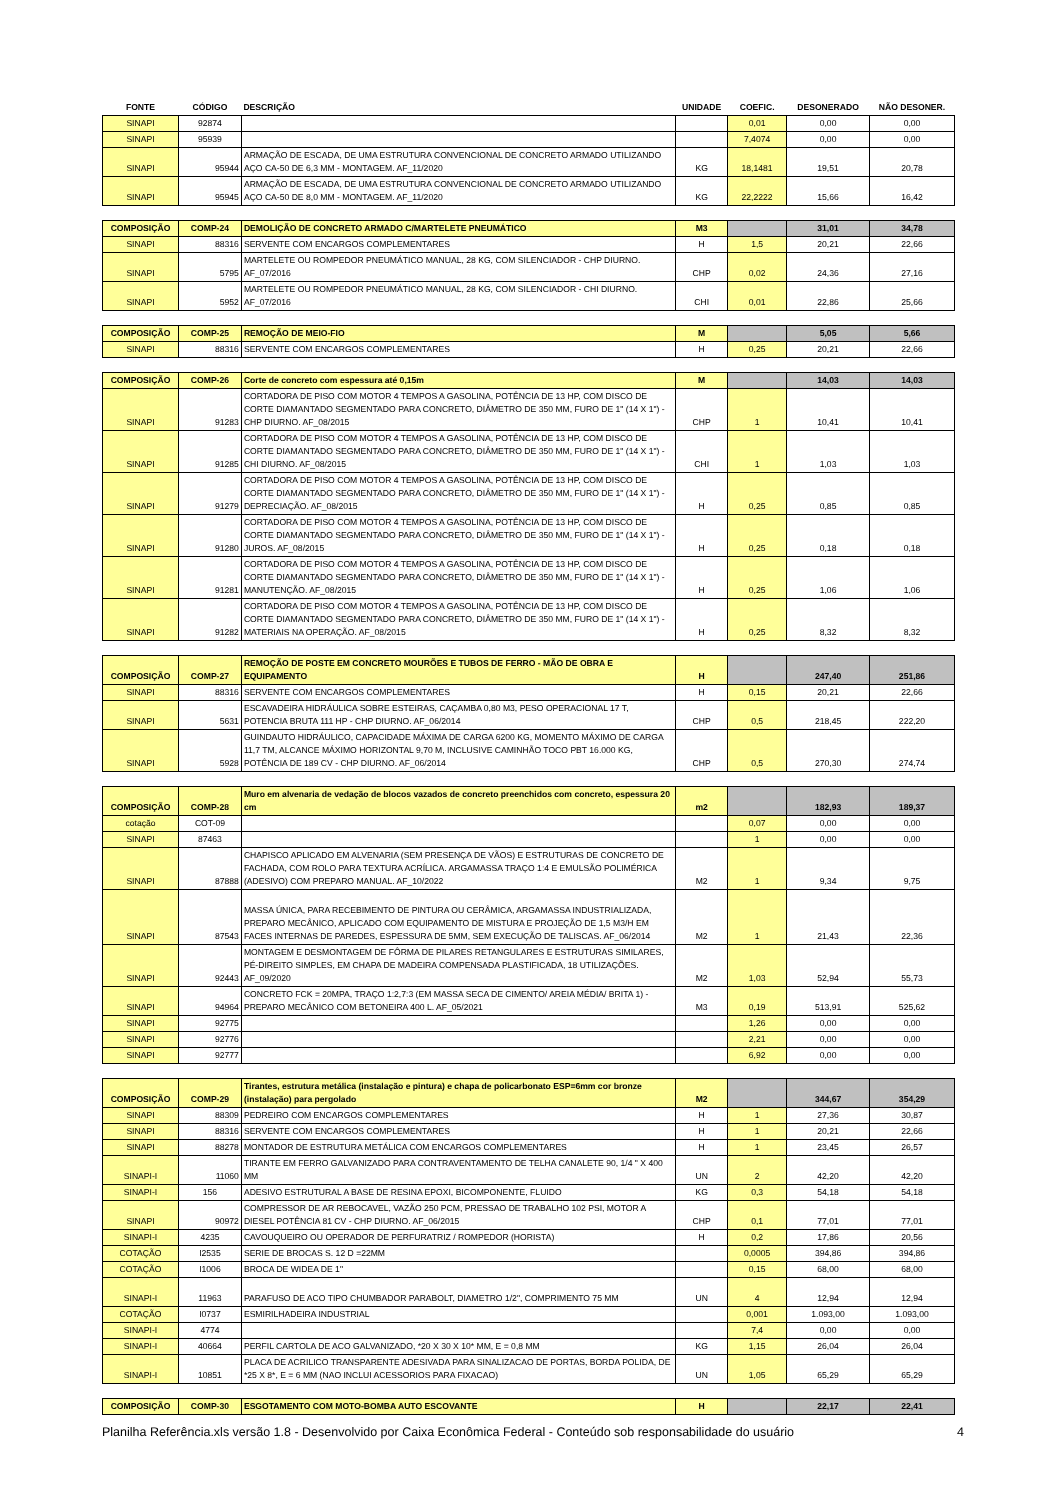| FONTE | CÓDIGO | DESCRIÇÃO | UNIDADE | COEFIC. | DESONERADO | NÃO DESONER. |
| --- | --- | --- | --- | --- | --- | --- |
| SINAPI | 92874 | | | 0,01 | 0,00 | 0,00 |
| SINAPI | 95939 | | | 7,4074 | 0,00 | 0,00 |
| SINAPI | 95944 | ARMAÇÃO DE ESCADA, DE UMA ESTRUTURA CONVENCIONAL DE CONCRETO ARMADO UTILIZANDO AÇO CA-50 DE 6,3 MM - MONTAGEM. AF_11/2020 | KG | 18,1481 | 19,51 | 20,78 |
| SINAPI | 95945 | ARMAÇÃO DE ESCADA, DE UMA ESTRUTURA CONVENCIONAL DE CONCRETO ARMADO UTILIZANDO AÇO CA-50 DE 8,0 MM - MONTAGEM. AF_11/2020 | KG | 22,2222 | 15,66 | 16,42 |
| COMPOSIÇÃO | COMP-24 | DEMOLIÇÃO DE CONCRETO ARMADO C/MARTELETE PNEUMÁTICO | M3 | | 31,01 | 34,78 |
| SINAPI | 88316 | SERVENTE COM ENCARGOS COMPLEMENTARES | H | 1,5 | 20,21 | 22,66 |
| SINAPI | 5795 | MARTELETE OU ROMPEDOR PNEUMÁTICO MANUAL, 28 KG, COM SILENCIADOR - CHP DIURNO. AF_07/2016 | CHP | 0,02 | 24,36 | 27,16 |
| SINAPI | 5952 | MARTELETE OU ROMPEDOR PNEUMÁTICO MANUAL, 28 KG, COM SILENCIADOR - CHI DIURNO. AF_07/2016 | CHI | 0,01 | 22,86 | 25,66 |
| COMPOSIÇÃO | COMP-25 | REMOÇÃO DE MEIO-FIO | M | | 5,05 | 5,66 |
| SINAPI | 88316 | SERVENTE COM ENCARGOS COMPLEMENTARES | H | 0,25 | 20,21 | 22,66 |
| COMPOSIÇÃO | COMP-26 | Corte de concreto com espessura até 0,15m | M | | 14,03 | 14,03 |
| SINAPI | 91283 | CORTADORA DE PISO COM MOTOR 4 TEMPOS A GASOLINA, POTÊNCIA DE 13 HP, COM DISCO DE CORTE DIAMANTADO SEGMENTADO PARA CONCRETO, DIÂMETRO DE 350 MM, FURO DE 1" (14 X 1") - CHP DIURNO. AF_08/2015 | CHP | 1 | 10,41 | 10,41 |
| SINAPI | 91285 | CORTADORA DE PISO COM MOTOR 4 TEMPOS A GASOLINA, POTÊNCIA DE 13 HP, COM DISCO DE CORTE DIAMANTADO SEGMENTADO PARA CONCRETO, DIÂMETRO DE 350 MM, FURO DE 1" (14 X 1") - CHI DIURNO. AF_08/2015 | CHI | 1 | 1,03 | 1,03 |
| SINAPI | 91279 | CORTADORA DE PISO COM MOTOR 4 TEMPOS A GASOLINA, POTÊNCIA DE 13 HP, COM DISCO DE CORTE DIAMANTADO SEGMENTADO PARA CONCRETO, DIÂMETRO DE 350 MM, FURO DE 1" (14 X 1") - DEPRECIAÇÃO. AF_08/2015 | H | 0,25 | 0,85 | 0,85 |
| SINAPI | 91280 | CORTADORA DE PISO COM MOTOR 4 TEMPOS A GASOLINA, POTÊNCIA DE 13 HP, COM DISCO DE CORTE DIAMANTADO SEGMENTADO PARA CONCRETO, DIÂMETRO DE 350 MM, FURO DE 1" (14 X 1") - JUROS. AF_08/2015 | H | 0,25 | 0,18 | 0,18 |
| SINAPI | 91281 | CORTADORA DE PISO COM MOTOR 4 TEMPOS A GASOLINA, POTÊNCIA DE 13 HP, COM DISCO DE CORTE DIAMANTADO SEGMENTADO PARA CONCRETO, DIÂMETRO DE 350 MM, FURO DE 1" (14 X 1") - MANUTENÇÃO. AF_08/2015 | H | 0,25 | 1,06 | 1,06 |
| SINAPI | 91282 | CORTADORA DE PISO COM MOTOR 4 TEMPOS A GASOLINA, POTÊNCIA DE 13 HP, COM DISCO DE CORTE DIAMANTADO SEGMENTADO PARA CONCRETO, DIÂMETRO DE 350 MM, FURO DE 1" (14 X 1") - MATERIAIS NA OPERAÇÃO. AF_08/2015 | H | 0,25 | 8,32 | 8,32 |
| COMPOSIÇÃO | COMP-27 | REMOÇÃO DE POSTE EM CONCRETO MOURÕES E TUBOS DE FERRO - MÃO DE OBRA E EQUIPAMENTO | H | | 247,40 | 251,86 |
| SINAPI | 88316 | SERVENTE COM ENCARGOS COMPLEMENTARES | H | 0,15 | 20,21 | 22,66 |
| SINAPI | 5631 | ESCAVADEIRA HIDRÁULICA SOBRE ESTEIRAS, CAÇAMBA 0,80 M3, PESO OPERACIONAL 17 T, POTENCIA BRUTA 111 HP - CHP DIURNO. AF_06/2014 | CHP | 0,5 | 218,45 | 222,20 |
| SINAPI | 5928 | GUINDAUTO HIDRÁULICO, CAPACIDADE MÁXIMA DE CARGA 6200 KG, MOMENTO MÁXIMO DE CARGA 11,7 TM, ALCANCE MÁXIMO HORIZONTAL 9,70 M, INCLUSIVE CAMINHÃO TOCO PBT 16.000 KG, POTÊNCIA DE 189 CV - CHP DIURNO. AF_06/2014 | CHP | 0,5 | 270,30 | 274,74 |
| COMPOSIÇÃO | COMP-28 | Muro em alvenaria de vedação de blocos vazados de concreto preenchidos com concreto, espessura 20 cm | m2 | | 182,93 | 189,37 |
| cotação | COT-09 | | | 0,07 | 0,00 | 0,00 |
| SINAPI | 87463 | | | 1 | 0,00 | 0,00 |
| SINAPI | 87888 | CHAPISCO APLICADO EM ALVENARIA (SEM PRESENÇA DE VÃOS) E ESTRUTURAS DE CONCRETO DE FACHADA, COM ROLO PARA TEXTURA ACRÍLICA. ARGAMASSA TRAÇO 1:4 E EMULSÃO POLIMÉRICA (ADESIVO) COM PREPARO MANUAL. AF_10/2022 | M2 | 1 | 9,34 | 9,75 |
| SINAPI | 87543 | MASSA ÚNICA, PARA RECEBIMENTO DE PINTURA OU CERÂMICA, ARGAMASSA INDUSTRIALIZADA, PREPARO MECÂNICO, APLICADO COM EQUIPAMENTO DE MISTURA E PROJEÇÃO DE 1,5 M3/H EM FACES INTERNAS DE PAREDES, ESPESSURA DE 5MM, SEM EXECUÇÃO DE TALISCAS. AF_06/2014 | M2 | 1 | 21,43 | 22,36 |
| SINAPI | 92443 | MONTAGEM E DESMONTAGEM DE FÔRMA DE PILARES RETANGULARES E ESTRUTURAS SIMILARES, PÉ-DIREITO SIMPLES, EM CHAPA DE MADEIRA COMPENSADA PLASTIFICADA, 18 UTILIZAÇÕES. AF_09/2020 | M2 | 1,03 | 52,94 | 55,73 |
| SINAPI | 94964 | CONCRETO FCK = 20MPA, TRAÇO 1:2,7:3 (EM MASSA SECA DE CIMENTO/ AREIA MÉDIA/ BRITA 1) - PREPARO MECÂNICO COM BETONEIRA 400 L. AF_05/2021 | M3 | 0,19 | 513,91 | 525,62 |
| SINAPI | 92775 | | | 1,26 | 0,00 | 0,00 |
| SINAPI | 92776 | | | 2,21 | 0,00 | 0,00 |
| SINAPI | 92777 | | | 6,92 | 0,00 | 0,00 |
| COMPOSIÇÃO | COMP-29 | Tirantes, estrutura metálica (instalação e pintura) e chapa de policarbonato ESP=6mm cor bronze (instalação) para pergolado | M2 | | 344,67 | 354,29 |
| SINAPI | 88309 | PEDREIRO COM ENCARGOS COMPLEMENTARES | H | 1 | 27,36 | 30,87 |
| SINAPI | 88316 | SERVENTE COM ENCARGOS COMPLEMENTARES | H | 1 | 20,21 | 22,66 |
| SINAPI | 88278 | MONTADOR DE ESTRUTURA METÁLICA COM ENCARGOS COMPLEMENTARES | H | 1 | 23,45 | 26,57 |
| SINAPI-I | 11060 | TIRANTE EM FERRO GALVANIZADO PARA CONTRAVENTAMENTO DE TELHA CANALETE 90, 1/4 " X 400 MM | UN | 2 | 42,20 | 42,20 |
| SINAPI-I | 156 | ADESIVO ESTRUTURAL A BASE DE RESINA EPOXI, BICOMPONENTE, FLUIDO | KG | 0,3 | 54,18 | 54,18 |
| SINAPI | 90972 | COMPRESSOR DE AR REBOCAVEL, VAZÃO 250 PCM, PRESSAO DE TRABALHO 102 PSI, MOTOR A DIESEL POTÊNCIA 81 CV - CHP DIURNO. AF_06/2015 | CHP | 0,1 | 77,01 | 77,01 |
| SINAPI-I | 4235 | CAVOUQUEIRO OU OPERADOR DE PERFURATRIZ / ROMPEDOR (HORISTA) | H | 0,2 | 17,86 | 20,56 |
| COTAÇÃO | I2535 | SERIE DE BROCAS S. 12 D =22MM | | 0,0005 | 394,86 | 394,86 |
| COTAÇÃO | I1006 | BROCA DE WIDEA DE 1" | | 0,15 | 68,00 | 68,00 |
| SINAPI-I | 11963 | PARAFUSO DE ACO TIPO CHUMBADOR PARABOLT, DIAMETRO 1/2", COMPRIMENTO 75 MM | UN | 4 | 12,94 | 12,94 |
| COTAÇÃO | I0737 | ESMIRILHADEIRA INDUSTRIAL | | 0,001 | 1.093,00 | 1.093,00 |
| SINAPI-I | 4774 | | | 7,4 | 0,00 | 0,00 |
| SINAPI-I | 40664 | PERFIL CARTOLA DE ACO GALVANIZADO, *20 X 30 X 10* MM, E = 0,8 MM | KG | 1,15 | 26,04 | 26,04 |
| SINAPI-I | 10851 | PLACA DE ACRILICO TRANSPARENTE ADESIVADA PARA SINALIZACAO DE PORTAS, BORDA POLIDA, DE *25 X 8*, E = 6 MM (NAO INCLUI ACESSORIOS PARA FIXACAO) | UN | 1,05 | 65,29 | 65,29 |
| COMPOSIÇÃO | COMP-30 | ESGOTAMENTO COM MOTO-BOMBA AUTO ESCOVANTE | H | | 22,17 | 22,41 |
Planilha Referência.xls versão 1.8 - Desenvolvido por Caixa Econômica Federal - Conteúdo sob responsabilidade do usuário 4